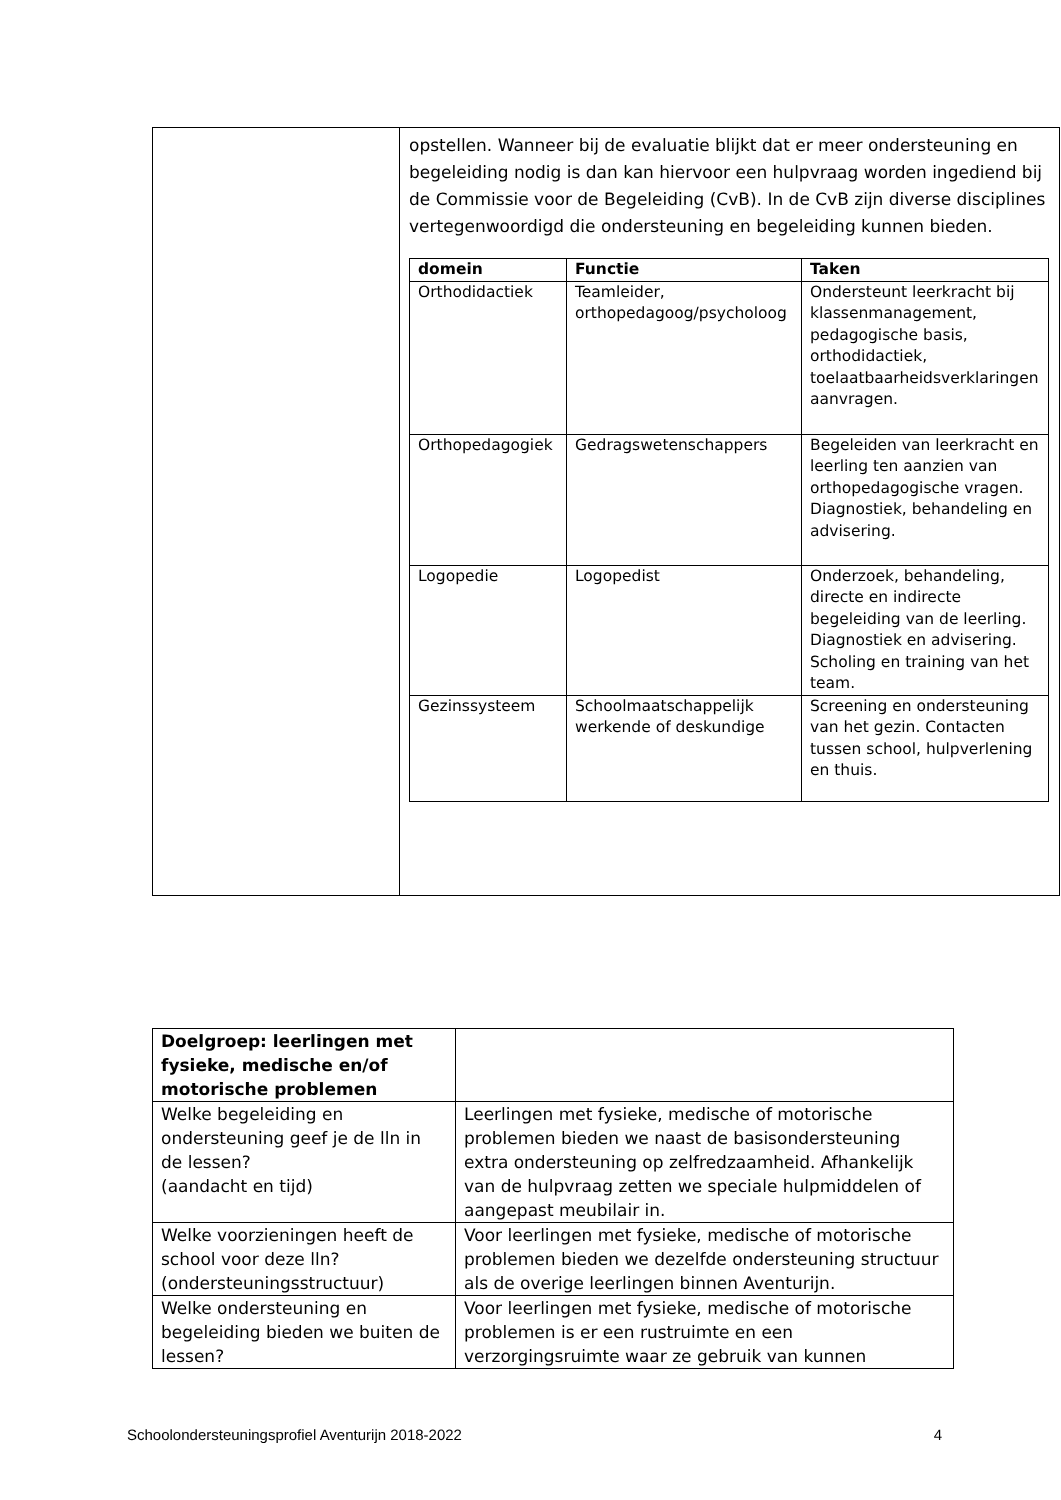| | opstellen. Wanneer bij de evaluatie blijkt dat er meer ondersteuning en begeleiding nodig is dan kan hiervoor een hulpvraag worden ingediend bij de Commissie voor de Begeleiding (CvB). In de CvB zijn diverse disciplines vertegenwoordigd die ondersteuning en begeleiding kunnen bieden. / domein / Functie / Taken / / --- / --- / --- / / Orthodidactiek / Teamleider, orthopedagoog/psycholoog / Ondersteunt leerkracht bij klassenmanagement, pedagogische basis, orthodidactiek, toelaatbaarheidsverklaringen aanvragen. / / Orthopedagogiek / Gedragswetenschappers / Begeleiden van leerkracht en leerling ten aanzien van orthopedagogische vragen. Diagnostiek, behandeling en advisering. / / Logopedie / Logopedist / Onderzoek, behandeling, directe en indirecte begeleiding van de leerling. Diagnostiek en advisering. Scholing en training van het team. / / Gezinssysteem / Schoolmaatschappelijk werkende of deskundige / Screening en ondersteuning van het gezin. Contacten tussen school, hulpverlening en thuis. / |
| Doelgroep: leerlingen met fysieke, medische en/of motorische problemen | |
| Welke begeleiding en ondersteuning geef je de lln in de lessen? (aandacht en tijd) | Leerlingen met fysieke, medische of motorische problemen bieden we naast de basisondersteuning extra ondersteuning op zelfredzaamheid. Afhankelijk van de hulpvraag zetten we speciale hulpmiddelen of aangepast meubilair in. |
| Welke voorzieningen heeft de school voor deze lln? (ondersteuningsstructuur) | Voor leerlingen met fysieke, medische of motorische problemen bieden we dezelfde ondersteuning structuur als de overige leerlingen binnen Aventurijn. |
| Welke ondersteuning en begeleiding bieden we buiten de lessen? | Voor leerlingen met fysieke, medische of motorische problemen is er een rustruimte en een verzorgingsruimte waar ze gebruik van kunnen |
Schoolondersteuningsprofiel Aventurijn 2018-2022 4